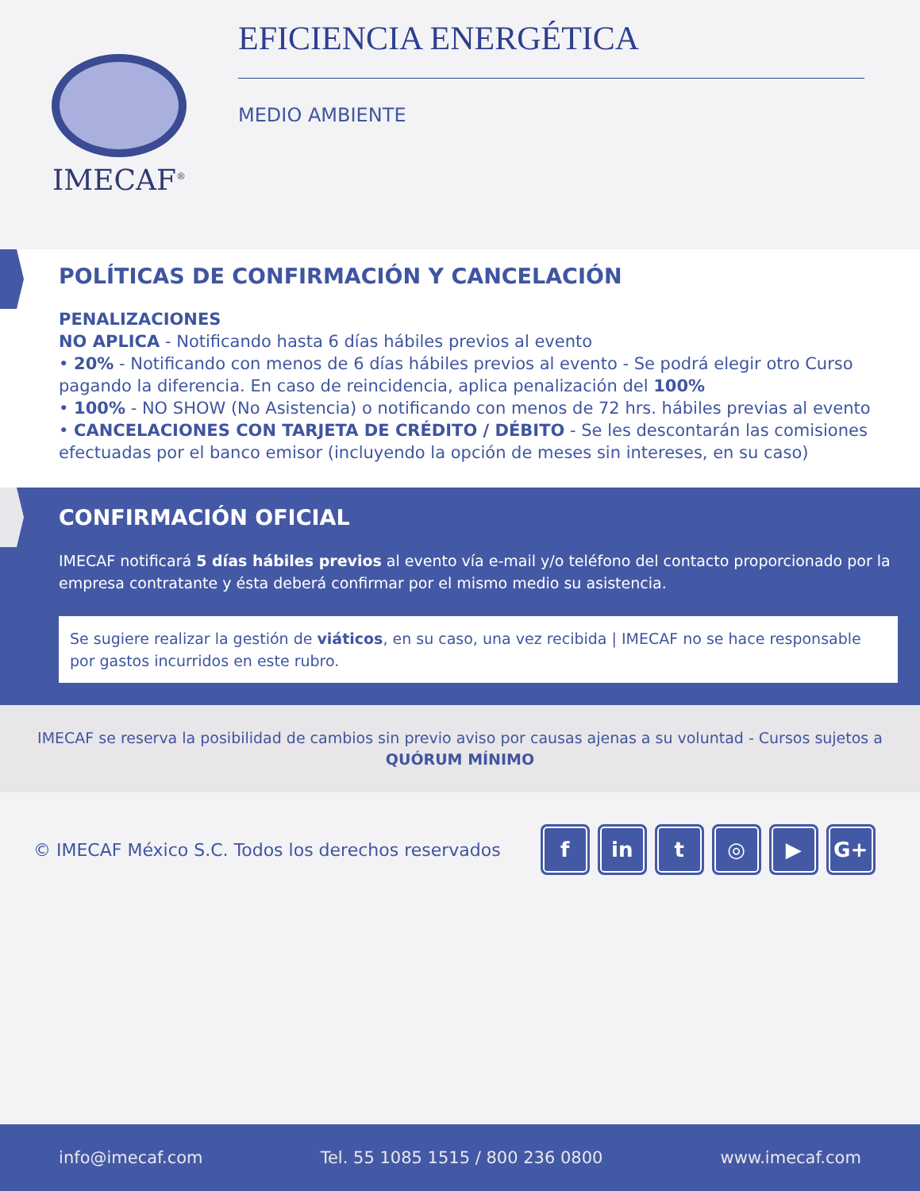IMECAF<sup>®</sup>
EFICIENCIA ENERGÉTICA
MEDIO AMBIENTE
POLÍTICAS DE CONFIRMACIÓN Y CANCELACIÓN
PENALIZACIONES
NO APLICA - Notificando hasta 6 días hábiles previos al evento
• 20% - Notificando con menos de 6 días hábiles previos al evento - Se podrá elegir otro Curso pagando la diferencia. En caso de reincidencia, aplica penalización del 100%
• 100% - NO SHOW (No Asistencia) o notificando con menos de 72 hrs. hábiles previas al evento
• CANCELACIONES CON TARJETA DE CRÉDITO / DÉBITO - Se les descontarán las comisiones efectuadas por el banco emisor (incluyendo la opción de meses sin intereses, en su caso)
CONFIRMACIÓN OFICIAL
IMECAF notificará 5 días hábiles previos al evento vía e-mail y/o teléfono del contacto proporcionado por la empresa contratante y ésta deberá confirmar por el mismo medio su asistencia.
Se sugiere realizar la gestión de viáticos, en su caso, una vez recibida | IMECAF no se hace responsable por gastos incurridos en este rubro.
IMECAF se reserva la posibilidad de cambios sin previo aviso por causas ajenas a su voluntad - Cursos sujetos a
QUÓRUM MÍNIMO
© IMECAF México S.C. Todos los derechos reservados
fin t ◎ ▶ G+
info@imecaf.com Tel. 55 1085 1515 / 800 236 0800 www.imecaf.com